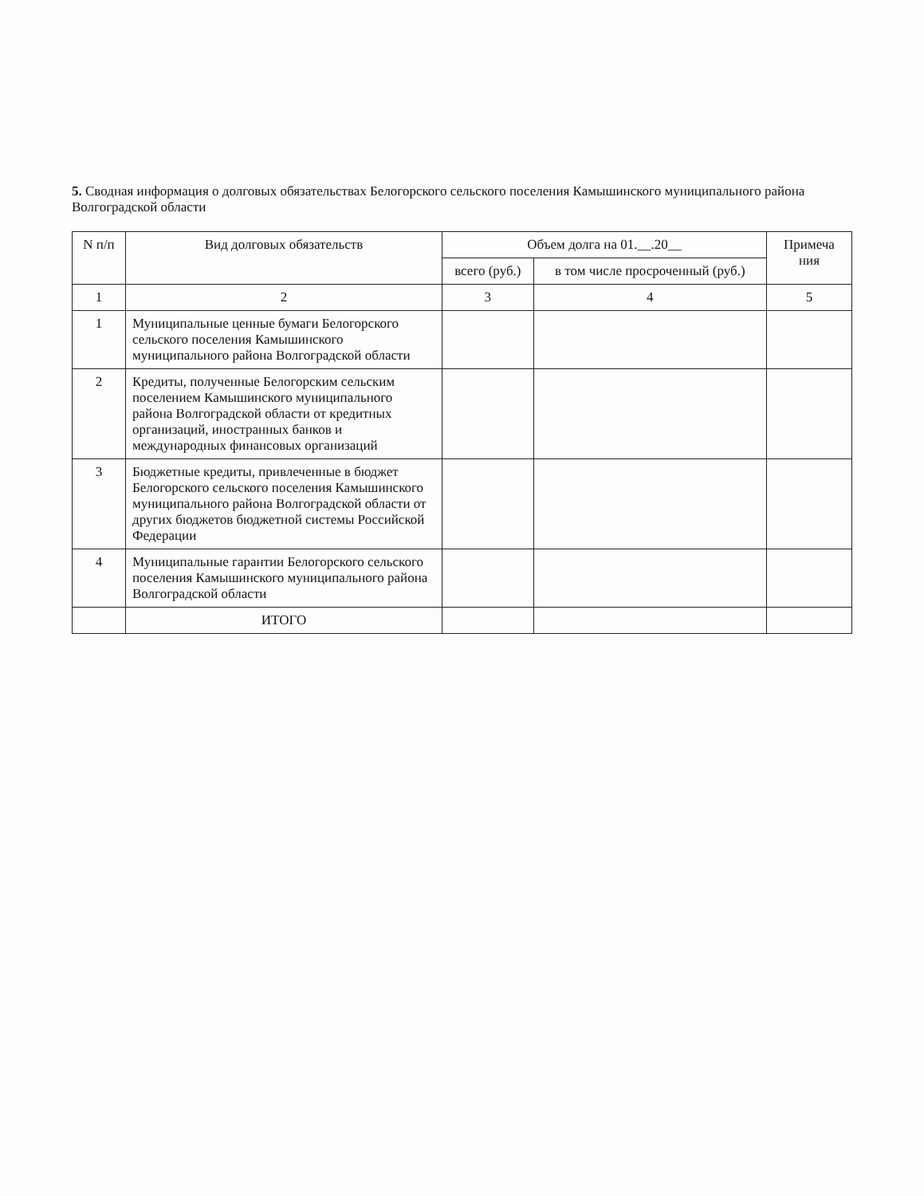5. Сводная информация о долговых обязательствах Белогорского сельского поселения Камышинского муниципального района Волгоградской области
| N п/п | Вид долговых обязательств | Объем долга на 01.__.20__ | | Примеча ния |
| --- | --- | --- | --- | --- |
| | | всего (руб.) | в том числе просроченный (руб.) | |
| 1 | 2 | 3 | 4 | 5 |
| 1 | Муниципальные ценные бумаги Белогорского сельского поселения Камышинского муниципального района Волгоградской области | | | |
| 2 | Кредиты, полученные Белогорским сельским поселением Камышинского муниципального района Волгоградской области от кредитных организаций, иностранных банков и международных финансовых организаций | | | |
| 3 | Бюджетные кредиты, привлеченные в бюджет Белогорского сельского поселения Камышинского муниципального района Волгоградской области от других бюджетов бюджетной системы Российской Федерации | | | |
| 4 | Муниципальные гарантии Белогорского сельского поселения Камышинского муниципального района Волгоградской области | | | |
| | ИТОГО | | | |